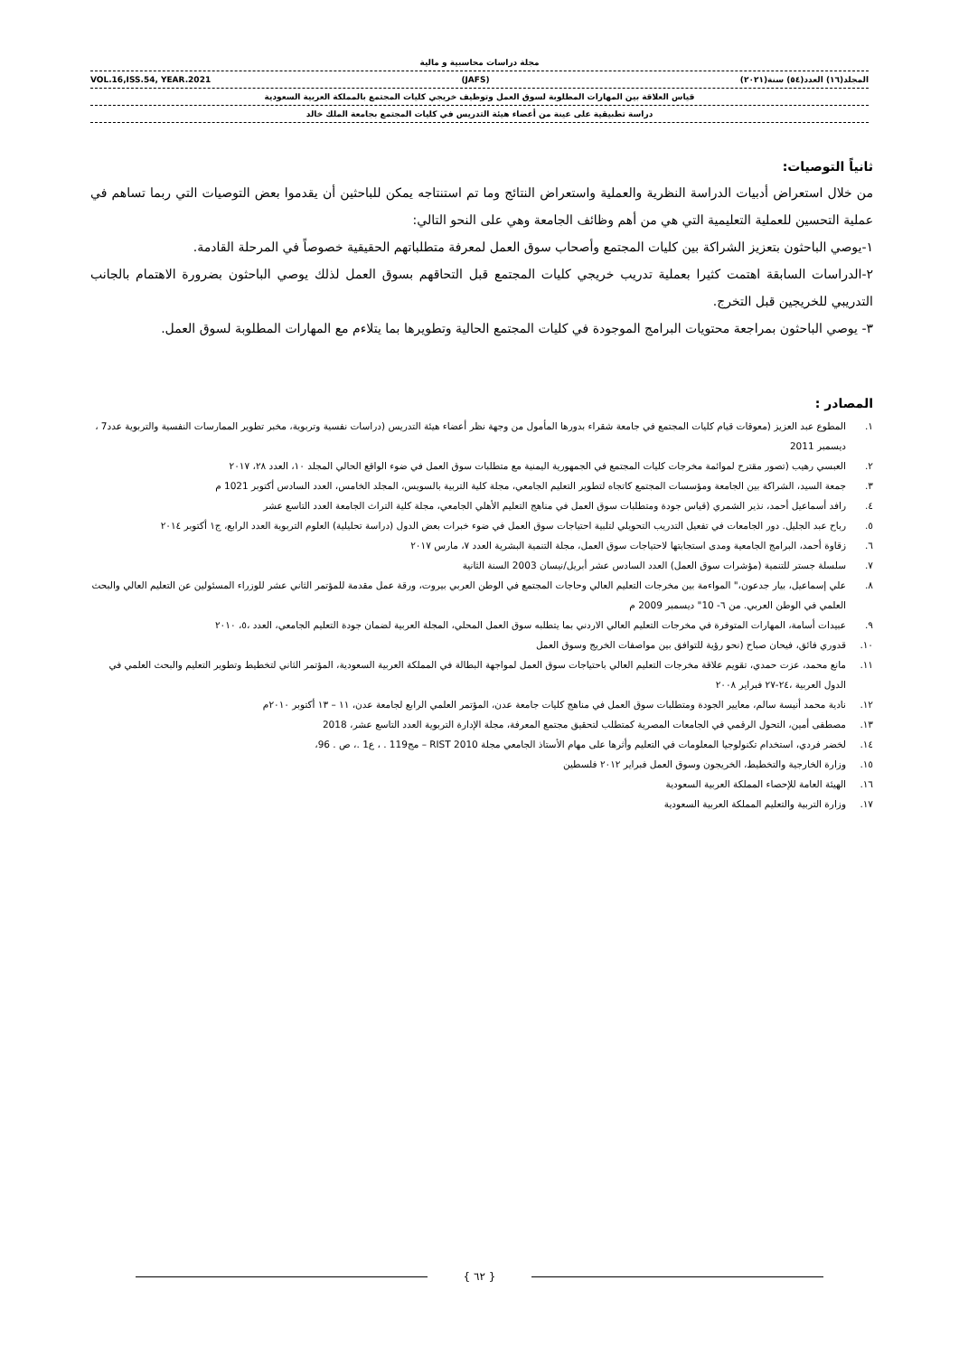مجلة دراسات محاسبية و مالية
المجلد(١٦) العدد(٥٤) سنة(٢٠٢١) (JAFS) VOL.16,ISS.54, YEAR.2021
قياس العلاقة بين المهارات المطلوبة لسوق العمل وتوظيف خريجي كليات المجتمع بالمملكة العربية السعودية
دراسة تطبيقية على عينة من أعضاء هيئة التدريس في كليات المجتمع بجامعة الملك خالد
ثانياً التوصيات:
من خلال استعراض أدبيات الدراسة النظرية والعملية واستعراض النتائج وما تم استنتاجه يمكن للباحثين أن يقدموا بعض التوصيات التي ربما تساهم في عملية التحسين للعملية التعليمية التي هي من أهم وظائف الجامعة وهي على النحو التالي:
١-يوصي الباحثون بتعزيز الشراكة بين كليات المجتمع وأصحاب سوق العمل لمعرفة متطلباتهم الحقيقية خصوصاً في المرحلة القادمة.
٢-الدراسات السابقة اهتمت كثيرا بعملية تدريب خريجي كليات المجتمع قبل التحاقهم بسوق العمل لذلك يوصي الباحثون بضرورة الاهتمام بالجانب التدريبي للخريجين قبل التخرج.
٣- يوصي الباحثون بمراجعة محتويات البرامج الموجودة في كليات المجتمع الحالية وتطويرها بما يتلاءم مع المهارات المطلوبة لسوق العمل.
المصادر :
١. المطوع عبد العزيز (معوقات قيام كليات المجتمع في جامعة شقراء بدورها المأمول من وجهة نظر أعضاء هيئة التدريس (دراسات نفسية وتربوية، مخبر تطوير الممارسات النفسية والتربوية عدد7 ، ديسمبر 2011
٢. العبسي رهيب (تصور مقترح لموائمة مخرجات كليات المجتمع في الجمهورية اليمنية مع متطلبات سوق العمل في ضوء الواقع الحالي المجلد ١٠، العدد ٢٨، ٢٠١٧
٣. جمعة السيد، الشراكة بين الجامعة ومؤسسات المجتمع كاتجاه لتطوير التعليم الجامعي، مجلة كلية التربية بالسويس، المجلد الخامس، العدد السادس أكتوبر 1021 م
٤. رافد أسماعيل أحمد، نذير الشمري (قياس جودة ومتطلبات سوق العمل في مناهج التعليم الأهلي الجامعي، مجلة كلية التراث الجامعة العدد التاسع عشر
٥. رباح عبد الجليل. دور الجامعات في تفعيل التدريب التحويلي لتلبية احتياجات سوق العمل في ضوء خبرات بعض الدول (دراسة تحليلية) العلوم التربوية العدد الرابع، ج١ أكتوبر ٢٠١٤
٦. زقاوة أحمد، البرامج الجامعية ومدى استجابتها لاحتياجات سوق العمل، مجلة التنمية البشرية العدد ٧، مارس ٢٠١٧
٧. سلسلة جستر للتنمية (مؤشرات سوق العمل) العدد السادس عشر أبريل/نيسان 2003 السنة الثانية
٨. علي إسماعيل، بيار جدعون،" المواءمة بين مخرجات التعليم العالي وحاجات المجتمع في الوطن العربي بيروت، ورقة عمل مقدمة للمؤتمر الثاني عشر للوزراء المسئولين عن التعليم العالي والبحث العلمي في الوطن العربي. من ٦- 10" ديسمبر 2009 م
٩. عبيدات أسامة، المهارات المتوفرة في مخرجات التعليم العالي الاردني بما يتطلبه سوق العمل المحلي، المجلة العربية لضمان جودة التعليم الجامعي، العدد ،٥، ٢٠١٠
١٠. قدوري فائق، فيحان صباح (نحو رؤية للتوافق بين مواصفات الخريج وسوق العمل
١١. مانع محمد، عزت حمدي، تقويم علاقة مخرجات التعليم العالي باحتياجات سوق العمل لمواجهة البطالة في المملكة العربية السعودية، المؤتمر الثاني لتخطيط وتطوير التعليم والبحث العلمي في الدول العربية ،٢٤-٢٧ فبراير ٢٠٠٨
١٢. نادية محمد أنيسة سالم، معايير الجودة ومتطلبات سوق العمل في مناهج كليات جامعة عدن، المؤتمر العلمي الرابع لجامعة عدن، ١١ – ١٣ أكتوبر ٢٠١٠م
١٣. مصطفى أمين، التحول الرقمي في الجامعات المصرية كمتطلب لتحقيق مجتمع المعرفة، مجلة الإدارة التربوية العدد التاسع عشر، 2018
١٤. لخضر فردي، استخدام تكنولوجيا المعلومات في التعليم وأثرها على مهام الأستاذ الجامعي مجلة RIST 2010 – مج119 . ، ع1 .، ص . 96،
١٥. وزارة الخارجية والتخطيط، الخريجون وسوق العمل فبراير ٢٠١٢ فلسطين
١٦. الهيئة العامة للإحصاء المملكة العربية السعودية
١٧. وزارة التربية والتعليم المملكة العربية السعودية
{ ٦٢ }